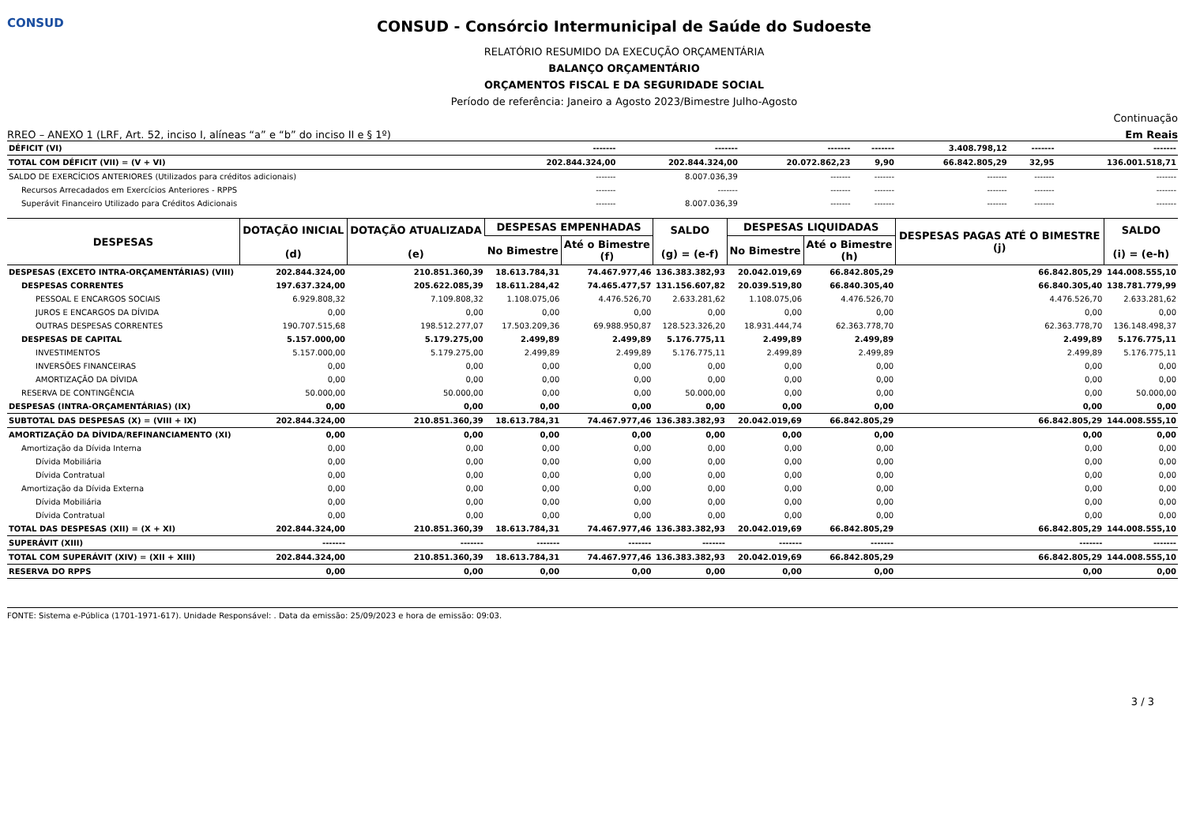CONSUD
CONSUD - Consórcio Intermunicipal de Saúde do Sudoeste
RELATÓRIO RESUMIDO DA EXECUÇÃO ORÇAMENTÁRIA
BALANÇO ORÇAMENTÁRIO
ORÇAMENTOS FISCAL E DA SEGURIDADE SOCIAL
Período de referência: Janeiro a Agosto 2023/Bimestre Julho-Agosto
Continuação
RREO – ANEXO 1 (LRF, Art. 52, inciso I, alíneas “a” e “b” do inciso II e § 1º) Em Reais
| DÉFICIT (VI) | ------- | ------- | ------- | ------- | 3.408.798,12 | ------- | ------- |
| TOTAL COM DÉFICIT (VII) = (V + VI) | 202.844.324,00 | 202.844.324,00 | 20.072.862,23 | 9,90 | 66.842.805,29 | 32,95 | 136.001.518,71 |
| SALDO DE EXERCÍCIOS ANTERIORES (Utilizados para créditos adicionais) | ------- | 8.007.036,39 | ------- | ------- | ------- | ------- | ------- |
| Recursos Arrecadados em Exercícios Anteriores - RPPS | ------- | ------- | ------- | ------- | ------- | ------- | ------- |
| Superávit Financeiro Utilizado para Créditos Adicionais | ------- | 8.007.036,39 | ------- | ------- | ------- | ------- | ------- |
| DESPESAS | DOTAÇÃO INICIAL (d) | DOTAÇÃO ATUALIZADA (e) | DESPESAS EMPENHADAS | | SALDO (g) = (e-f) | DESPESAS LIQUIDADAS | | DESPESAS PAGAS ATÉ O BIMESTRE (j) | SALDO (i) = (e-h) |
| --- | --- | --- | --- | --- | --- | --- | --- | --- | --- |
| | | | No Bimestre | Até o Bimestre (f) | | No Bimestre | Até o Bimestre (h) | | |
| DESPESAS (EXCETO INTRA-ORÇAMENTÁRIAS) (VIII) | 202.844.324,00 | 210.851.360,39 | 18.613.784,31 | 74.467.977,46 | 136.383.382,93 | 20.042.019,69 | 66.842.805,29 | 66.842.805,29 | 144.008.555,10 |
| DESPESAS CORRENTES | 197.637.324,00 | 205.622.085,39 | 18.611.284,42 | 74.465.477,57 | 131.156.607,82 | 20.039.519,80 | 66.840.305,40 | 66.840.305,40 | 138.781.779,99 |
| PESSOAL E ENCARGOS SOCIAIS | 6.929.808,32 | 7.109.808,32 | 1.108.075,06 | 4.476.526,70 | 2.633.281,62 | 1.108.075,06 | 4.476.526,70 | 4.476.526,70 | 2.633.281,62 |
| JUROS E ENCARGOS DA DÍVIDA | 0,00 | 0,00 | 0,00 | 0,00 | 0,00 | 0,00 | 0,00 | 0,00 | 0,00 |
| OUTRAS DESPESAS CORRENTES | 190.707.515,68 | 198.512.277,07 | 17.503.209,36 | 69.988.950,87 | 128.523.326,20 | 18.931.444,74 | 62.363.778,70 | 62.363.778,70 | 136.148.498,37 |
| DESPESAS DE CAPITAL | 5.157.000,00 | 5.179.275,00 | 2.499,89 | 2.499,89 | 5.176.775,11 | 2.499,89 | 2.499,89 | 2.499,89 | 5.176.775,11 |
| INVESTIMENTOS | 5.157.000,00 | 5.179.275,00 | 2.499,89 | 2.499,89 | 5.176.775,11 | 2.499,89 | 2.499,89 | 2.499,89 | 5.176.775,11 |
| INVERSÕES FINANCEIRAS | 0,00 | 0,00 | 0,00 | 0,00 | 0,00 | 0,00 | 0,00 | 0,00 | 0,00 |
| AMORTIZAÇÃO DA DÍVIDA | 0,00 | 0,00 | 0,00 | 0,00 | 0,00 | 0,00 | 0,00 | 0,00 | 0,00 |
| RESERVA DE CONTINGÊNCIA | 50.000,00 | 50.000,00 | 0,00 | 0,00 | 50.000,00 | 0,00 | 0,00 | 0,00 | 50.000,00 |
| DESPESAS (INTRA-ORÇAMENTÁRIAS) (IX) | 0,00 | 0,00 | 0,00 | 0,00 | 0,00 | 0,00 | 0,00 | 0,00 | 0,00 |
| SUBTOTAL DAS DESPESAS (X) = (VIII + IX) | 202.844.324,00 | 210.851.360,39 | 18.613.784,31 | 74.467.977,46 | 136.383.382,93 | 20.042.019,69 | 66.842.805,29 | 66.842.805,29 | 144.008.555,10 |
| AMORTIZAÇÃO DA DÍVIDA/REFINANCIAMENTO (XI) | 0,00 | 0,00 | 0,00 | 0,00 | 0,00 | 0,00 | 0,00 | 0,00 | 0,00 |
| Amortização da Dívida Interna | 0,00 | 0,00 | 0,00 | 0,00 | 0,00 | 0,00 | 0,00 | 0,00 | 0,00 |
| Dívida Mobiliária | 0,00 | 0,00 | 0,00 | 0,00 | 0,00 | 0,00 | 0,00 | 0,00 | 0,00 |
| Dívida Contratual | 0,00 | 0,00 | 0,00 | 0,00 | 0,00 | 0,00 | 0,00 | 0,00 | 0,00 |
| Amortização da Dívida Externa | 0,00 | 0,00 | 0,00 | 0,00 | 0,00 | 0,00 | 0,00 | 0,00 | 0,00 |
| Dívida Mobiliária | 0,00 | 0,00 | 0,00 | 0,00 | 0,00 | 0,00 | 0,00 | 0,00 | 0,00 |
| Dívida Contratual | 0,00 | 0,00 | 0,00 | 0,00 | 0,00 | 0,00 | 0,00 | 0,00 | 0,00 |
| TOTAL DAS DESPESAS (XII) = (X + XI) | 202.844.324,00 | 210.851.360,39 | 18.613.784,31 | 74.467.977,46 | 136.383.382,93 | 20.042.019,69 | 66.842.805,29 | 66.842.805,29 | 144.008.555,10 |
| SUPERÁVIT (XIII) | ------- | ------- | ------- | ------- | ------- | ------- | ------- | ------- | ------- |
| TOTAL COM SUPERÁVIT (XIV) = (XII + XIII) | 202.844.324,00 | 210.851.360,39 | 18.613.784,31 | 74.467.977,46 | 136.383.382,93 | 20.042.019,69 | 66.842.805,29 | 66.842.805,29 | 144.008.555,10 |
| RESERVA DO RPPS | 0,00 | 0,00 | 0,00 | 0,00 | 0,00 | 0,00 | 0,00 | 0,00 | 0,00 |
FONTE: Sistema e-Pública (1701-1971-617). Unidade Responsável: . Data da emissão: 25/09/2023 e hora de emissão: 09:03.
3 / 3